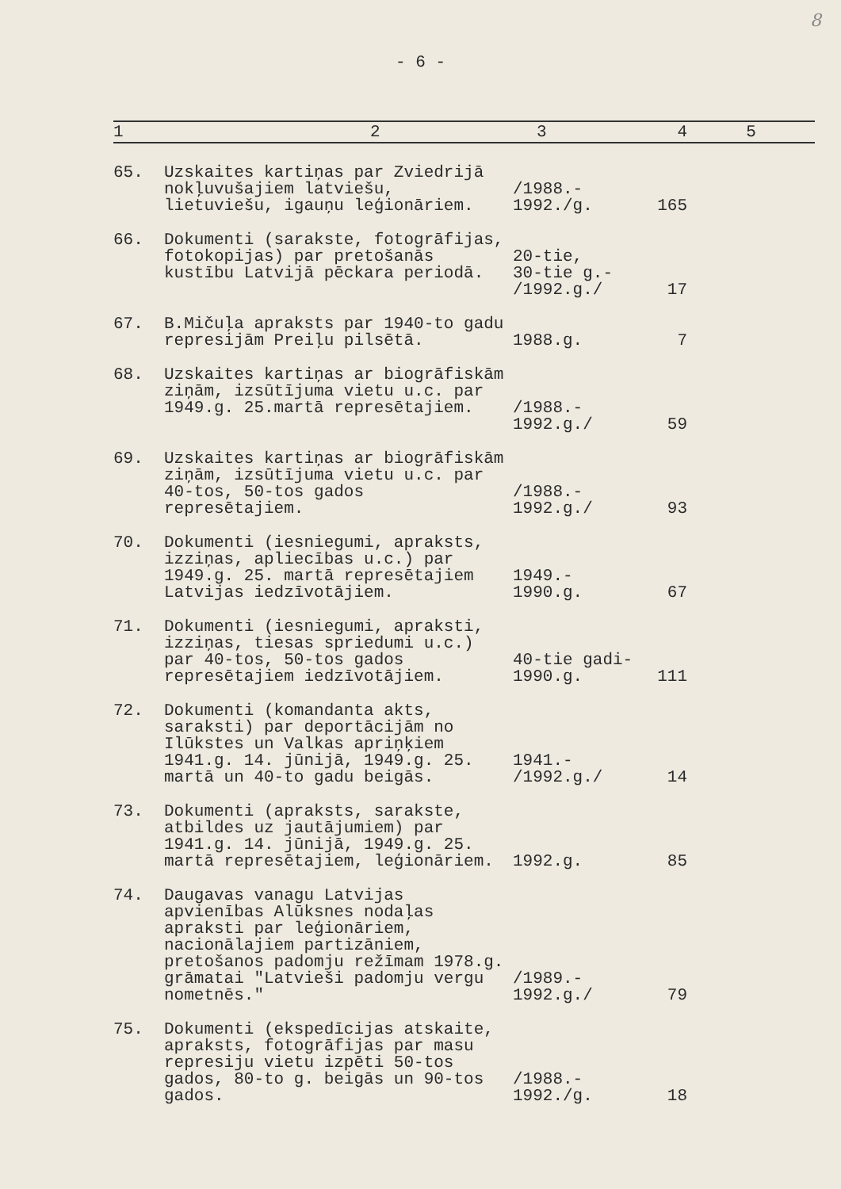8
- 6 -
| 1 | 2 | 3 | 4 | 5 |
| --- | --- | --- | --- | --- |
| 65. | Uzskaites kartiņas par Zviedrijā nokļuvušajiem latviešu, lietuviešu, igauņu leģionāriem. | /1988.- 1992./g. | 165 | |
| 66. | Dokumenti (sarakste, fotogrāfijas, fotokopijas) par pretošanās kustību Latvijā pēckara periodā. | 20-tie, 30-tie g.- /1992.g./ | 17 | |
| 67. | B.Mičuļa apraksts par 1940-to gadu represijām Preiļu pilsētā. | 1988.g. | 7 | |
| 68. | Uzskaites kartiņas ar biogrāfiskām ziņām, izsūtījuma vietu u.c. par 1949.g. 25.martā represētajiem. | /1988.- 1992.g./ | 59 | |
| 69. | Uzskaites kartiņas ar biogrāfiskām ziņām, izsūtījuma vietu u.c. par 40-tos, 50-tos gados represētajiem. | /1988.- 1992.g./ | 93 | |
| 70. | Dokumenti (iesniegumi, apraksts, izziņas, apliecības u.c.) par 1949.g. 25. martā represētajiem Latvijas iedzīvotājiem. | 1949.- 1990.g. | 67 | |
| 71. | Dokumenti (iesniegumi, apraksti, izziņas, tiesas spriedumi u.c.) par 40-tos, 50-tos gados represētajiem iedzīvotājiem. | 40-tie gadi- 1990.g. | 111 | |
| 72. | Dokumenti (komandanta akts, saraksti) par deportācijām no Ilūkstes un Valkas apriņķiem 1941.g. 14. jūnijā, 1949.g. 25. martā un 40-to gadu beigās. | 1941.- /1992.g./ | 14 | |
| 73. | Dokumenti (apraksts, sarakste, atbildes uz jautājumiem) par 1941.g. 14. jūnijā, 1949.g. 25. martā represētajiem, leģionāriem. | 1992.g. | 85 | |
| 74. | Daugavas vanagu Latvijas apvienības Alūksnes nodaļas apraksti par leģionāriem, nacionālajiem partizāniem, pretošanos padomju režīmam 1978.g. grāmatai "Latvieši padomju vergu nometnēs." | /1989.- 1992.g./ | 79 | |
| 75. | Dokumenti (ekspedīcijas atskaite, apraksts, fotogrāfijas par masu represiju vietu izpēti 50-tos gados, 80-to g. beigās un 90-tos gados. | /1988.- 1992./g. | 18 | |